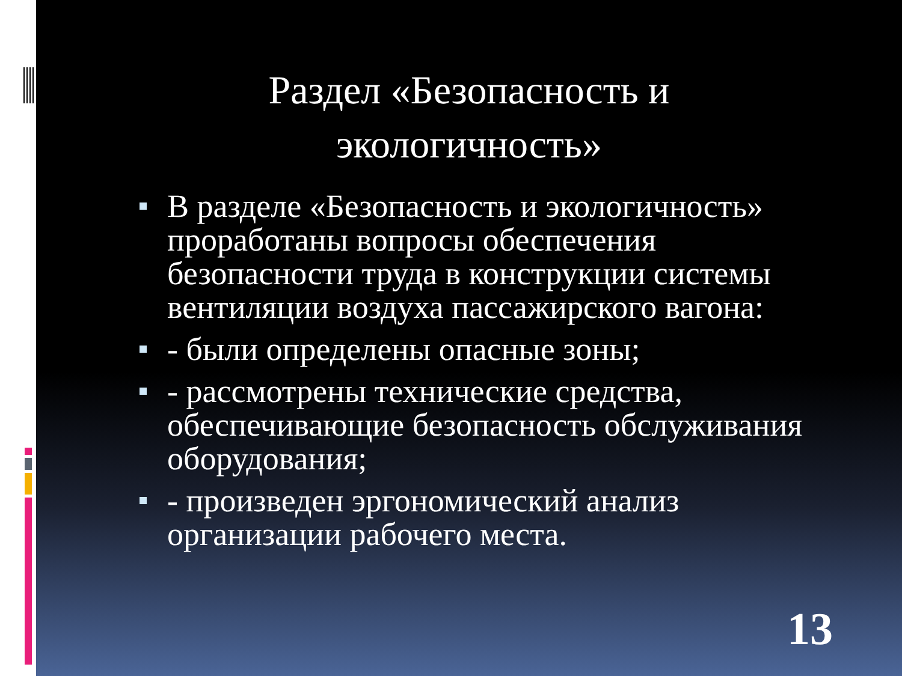Раздел «Безопасность и
экологичность»
В разделе «Безопасность и экологичность» проработаны вопросы обеспечения безопасности труда в конструкции системы вентиляции воздуха пассажирского вагона:
- были определены опасные зоны;
- рассмотрены технические средства, обеспечивающие безопасность обслуживания оборудования;
- произведен эргономический анализ организации рабочего места.
13